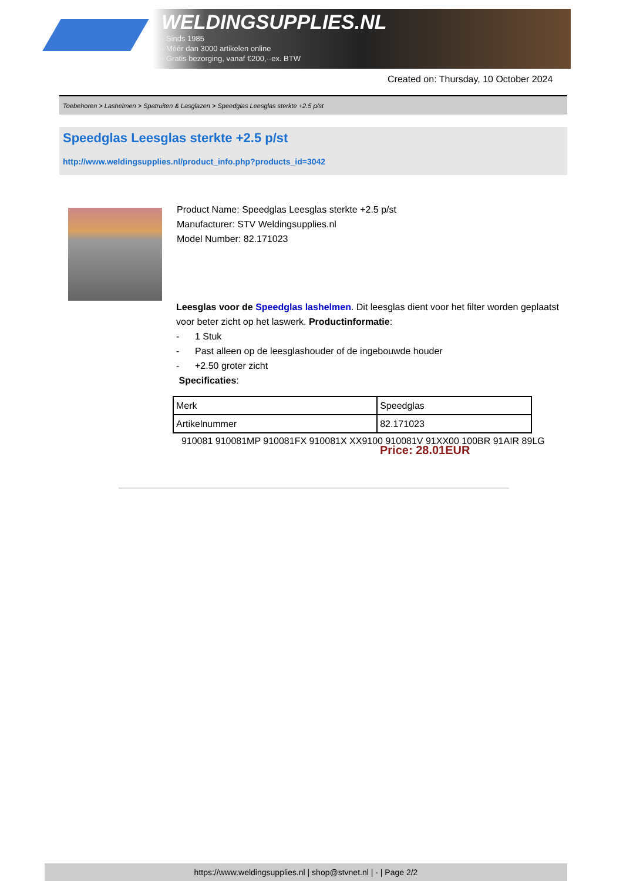WELDINGSUPPLIES.NL
- Sinds 1985
- Méér dan 3000 artikelen online
- Gratis bezorging, vanaf €200,--ex. BTW
Created on: Thursday, 10 October 2024
Toebehoren > Lashelmen > Spatruiten & Lasglazen > Speedglas Leesglas sterkte +2.5 p/st
Speedglas Leesglas sterkte +2.5 p/st
http://www.weldingsupplies.nl/product_info.php?products_id=3042
Product Name: Speedglas Leesglas sterkte +2.5 p/st
Manufacturer: STV Weldingsupplies.nl
Model Number: 82.171023
Leesglas voor de Speedglas lashelmen. Dit leesglas dient voor het filter worden geplaatst voor beter zicht op het laswerk. Productinformatie:
- 1 Stuk
- Past alleen op de leesglashouder of de ingebouwde houder
- +2.50 groter zicht
Specificaties:
| Merk | Speedglas |
| Artikelnummer | 82.171023 |
910081 910081MP 910081FX 910081X XX9100 910081V 91XX00 100BR 91AIR 89LG
Price: 28.01EUR
https://www.weldingsupplies.nl | shop@stvnet.nl | - | Page 2/2